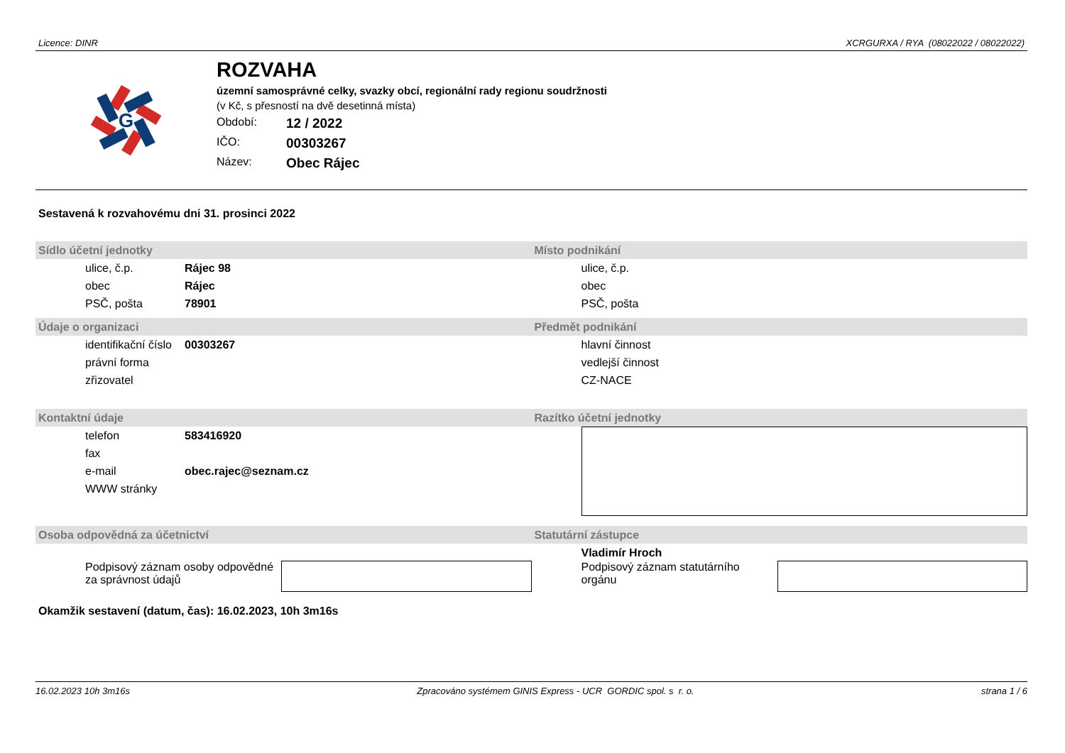Licence: DINR XCRGURXA / RYA (08022022 / 08022022)
G
ROZVAHA
územní samosprávné celky, svazky obcí, regionální rady regionu soudržnosti
(v Kč, s přesností na dvě desetinná místa)
Období: 12 / 2022
IČO: 00303267
Název: Obec Rájec
Sestavená k rozvahovému dni 31. prosinci 2022
Sídlo účetní jednotky
| ulice, č.p. | Rájec 98 |
| obec | Rájec |
| PSČ, pošta | 78901 |
Místo podnikání
| ulice, č.p. |
| obec |
| PSČ, pošta |
Údaje o organizaci
| identifikační číslo | 00303267 |
| právní forma | |
| zřizovatel | |
Předmět podnikání
| hlavní činnost |
| vedlejší činnost |
| CZ-NACE |
Kontaktní údaje
| telefon | 583416920 |
| fax | |
| e-mail | obec.rajec@seznam.cz |
| WWW stránky | |
Razítko účetní jednotky
Osoba odpovědná za účetnictví
Podpisový záznam osoby odpovědné za správnost údajů
Statutární zástupce
Vladimír Hroch
Podpisový záznam statutárního orgánu
Okamžik sestavení (datum, čas): 16.02.2023, 10h 3m16s
16.02.2023 10h 3m16s Zpracováno systémem GINIS Express - UCR GORDIC spol. s r. o. strana 1 / 6